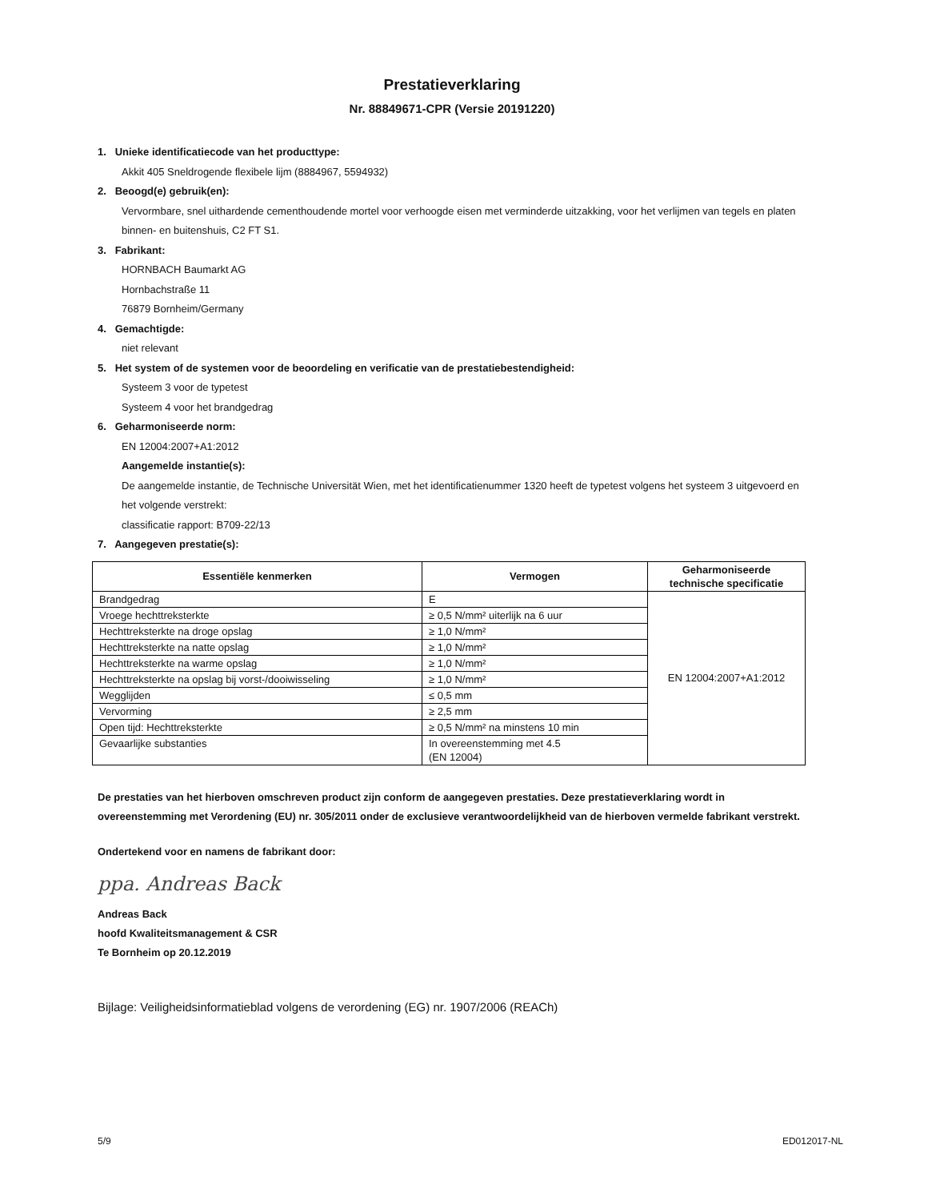Prestatieverklaring
Nr. 88849671-CPR (Versie 20191220)
1. Unieke identificatiecode van het producttype:
Akkit 405 Sneldrogende flexibele lijm (8884967, 5594932)
2. Beoogd(e) gebruik(en):
Vervormbare, snel uithardende cementhoudende mortel voor verhoogde eisen met verminderde uitzakking, voor het verlijmen van tegels en platen binnen- en buitenshuis, C2 FT S1.
3. Fabrikant:
HORNBACH Baumarkt AG
Hornbachstraße 11
76879 Bornheim/Germany
4. Gemachtigde:
niet relevant
5. Het system of de systemen voor de beoordeling en verificatie van de prestatiebestendigheid:
Systeem 3 voor de typetest
Systeem 4 voor het brandgedrag
6. Geharmoniseerde norm:
EN 12004:2007+A1:2012
Aangemelde instantie(s):
De aangemelde instantie, de Technische Universität Wien, met het identificatienummer 1320 heeft de typetest volgens het systeem 3 uitgevoerd en het volgende verstrekt:
classificatie rapport: B709-22/13
7. Aangegeven prestatie(s):
| Essentiële kenmerken | Vermogen | Geharmoniseerde technische specificatie |
| --- | --- | --- |
| Brandgedrag | E | EN 12004:2007+A1:2012 |
| Vroege hechttreksterkte | ≥ 0,5 N/mm² uiterlijk na 6 uur | |
| Hechttreksterkte na droge opslag | ≥ 1,0 N/mm² | |
| Hechttreksterkte na natte opslag | ≥ 1,0 N/mm² | |
| Hechttreksterkte na warme opslag | ≥ 1,0 N/mm² | |
| Hechttreksterkte na opslag bij vorst-/dooiwisseling | ≥ 1,0 N/mm² | |
| Wegglijden | ≤ 0,5 mm | |
| Vervorming | ≥ 2,5 mm | |
| Open tijd: Hechttreksterkte | ≥ 0,5 N/mm² na minstens 10 min | |
| Gevaarlijke substanties | In overeenstemming met 4.5 (EN 12004) | |
De prestaties van het hierboven omschreven product zijn conform de aangegeven prestaties. Deze prestatieverklaring wordt in overeenstemming met Verordening (EU) nr. 305/2011 onder de exclusieve verantwoordelijkheid van de hierboven vermelde fabrikant verstrekt.
Ondertekend voor en namens de fabrikant door:
ppa. Andreas Back
Andreas Back
hoofd Kwaliteitsmanagement & CSR
Te Bornheim op 20.12.2019
Bijlage: Veiligheidsinformatieblad volgens de verordening (EG) nr. 1907/2006 (REACh)
5/9 ED012017-NL